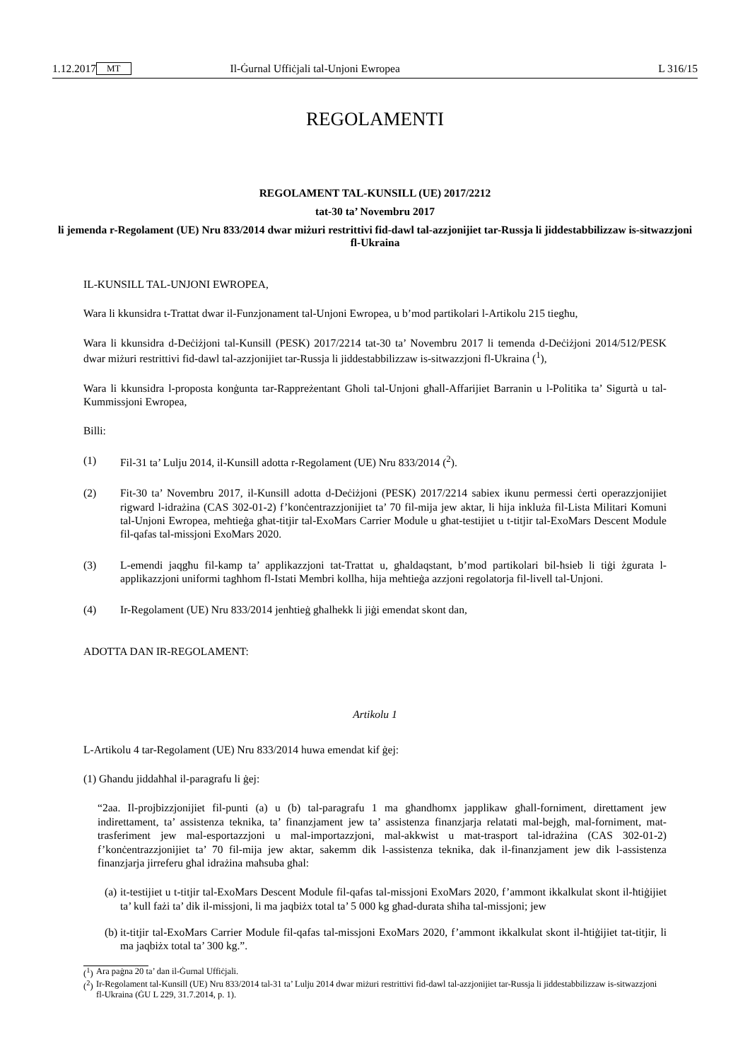1.12.2017 MT Il-Ġurnal Uffiċjali tal-Unjoni Ewropea L 316/15
REGOLAMENTI
REGOLAMENT TAL-KUNSILL (UE) 2017/2212
tat-30 ta’ Novembru 2017
li jemenda r-Regolament (UE) Nru 833/2014 dwar miżuri restrittivi fid-dawl tal-azzjonijiet tar-Russja li jiddestabbilizzaw is-sitwazzjoni fl-Ukraina
IL-KUNSILL TAL-UNJONI EWROPEA,
Wara li kkunsidra t-Trattat dwar il-Funzjonament tal-Unjoni Ewropea, u b’mod partikolari l-Artikolu 215 tiegħu,
Wara li kkunsidra d-Deċiżjoni tal-Kunsill (PESK) 2017/2214 tat-30 ta’ Novembru 2017 li temenda d-Deċiżjoni 2014/512/PESK dwar miżuri restrittivi fid-dawl tal-azzjonijiet tar-Russja li jiddestabbilizzaw is-sitwazzjoni fl-Ukraina (<sup>1</sup>),
Wara li kkunsidra l-proposta konġunta tar-Rappreżentant Għoli tal-Unjoni għall-Affarijiet Barranin u l-Politika ta’ Sigurtà u tal-Kummissjoni Ewropea,
Billi:
(1) Fil-31 ta’ Lulju 2014, il-Kunsill adotta r-Regolament (UE) Nru 833/2014 (<sup>2</sup>).
(2) Fit-30 ta’ Novembru 2017, il-Kunsill adotta d-Deċiżjoni (PESK) 2017/2214 sabiex ikunu permessi ċerti operazzjonijiet rigward l-idrażina (CAS 302-01-2) f’konċentrazzjonijiet ta’ 70 fil-mija jew aktar, li hija inkluża fil-Lista Militari Komuni tal-Unjoni Ewropea, meħtieġa għat-titjir tal-ExoMars Carrier Module u għat-testijiet u t-titjir tal-ExoMars Descent Module fil-qafas tal-missjoni ExoMars 2020.
(3) L-emendi jaqgħu fil-kamp ta’ applikazzjoni tat-Trattat u, għaldaqstant, b’mod partikolari bil-ħsieb li tiġi żgurata l-applikazzjoni uniformi tagħhom fl-Istati Membri kollha, hija meħtieġa azzjoni regolatorja fil-livell tal-Unjoni.
(4) Ir-Regolament (UE) Nru 833/2014 jenħtieġ għalhekk li jiġi emendat skont dan,
ADOTTA DAN IR-REGOLAMENT:
Artikolu 1
L-Artikolu 4 tar-Regolament (UE) Nru 833/2014 huwa emendat kif ġej:
(1) Għandu jiddaħħal il-paragrafu li ġej:
“2aa. Il-projbizzjonijiet fil-punti (a) u (b) tal-paragrafu 1 ma għandhomx japplikaw għall-forniment, direttament jew indirettament, ta’ assistenza teknika, ta’ finanzjament jew ta’ assistenza finanzjarja relatati mal-bejgħ, mal-forniment, mat-trasferiment jew mal-esportazzjoni u mal-importazzjoni, mal-akkwist u mat-trasport tal-idrażina (CAS 302-01-2) f’konċentrazzjonijiet ta’ 70 fil-mija jew aktar, sakemm dik l-assistenza teknika, dak il-finanzjament jew dik l-assistenza finanzjarja jirreferu għal idrażina maħsuba għal:
(a) it-testijiet u t-titjir tal-ExoMars Descent Module fil-qafas tal-missjoni ExoMars 2020, f’ammont ikkalkulat skont il-ħtiġijiet ta’ kull fażi ta’ dik il-missjoni, li ma jaqbiżx total ta’ 5 000 kg għad-durata sħiħa tal-missjoni; jew
(b) it-titjir tal-ExoMars Carrier Module fil-qafas tal-missjoni ExoMars 2020, f’ammont ikkalkulat skont il-ħtiġijiet tat-titjir, li ma jaqbiżx total ta’ 300 kg.”.
(<sup>1</sup>) Ara paġna 20 ta’ dan il-Ġurnal Uffiċjali.
(<sup>2</sup>) Ir-Regolament tal-Kunsill (UE) Nru 833/2014 tal-31 ta’ Lulju 2014 dwar miżuri restrittivi fid-dawl tal-azzjonijiet tar-Russja li jiddestabbilizzaw is-sitwazzjoni fl-Ukraina (ĠU L 229, 31.7.2014, p. 1).